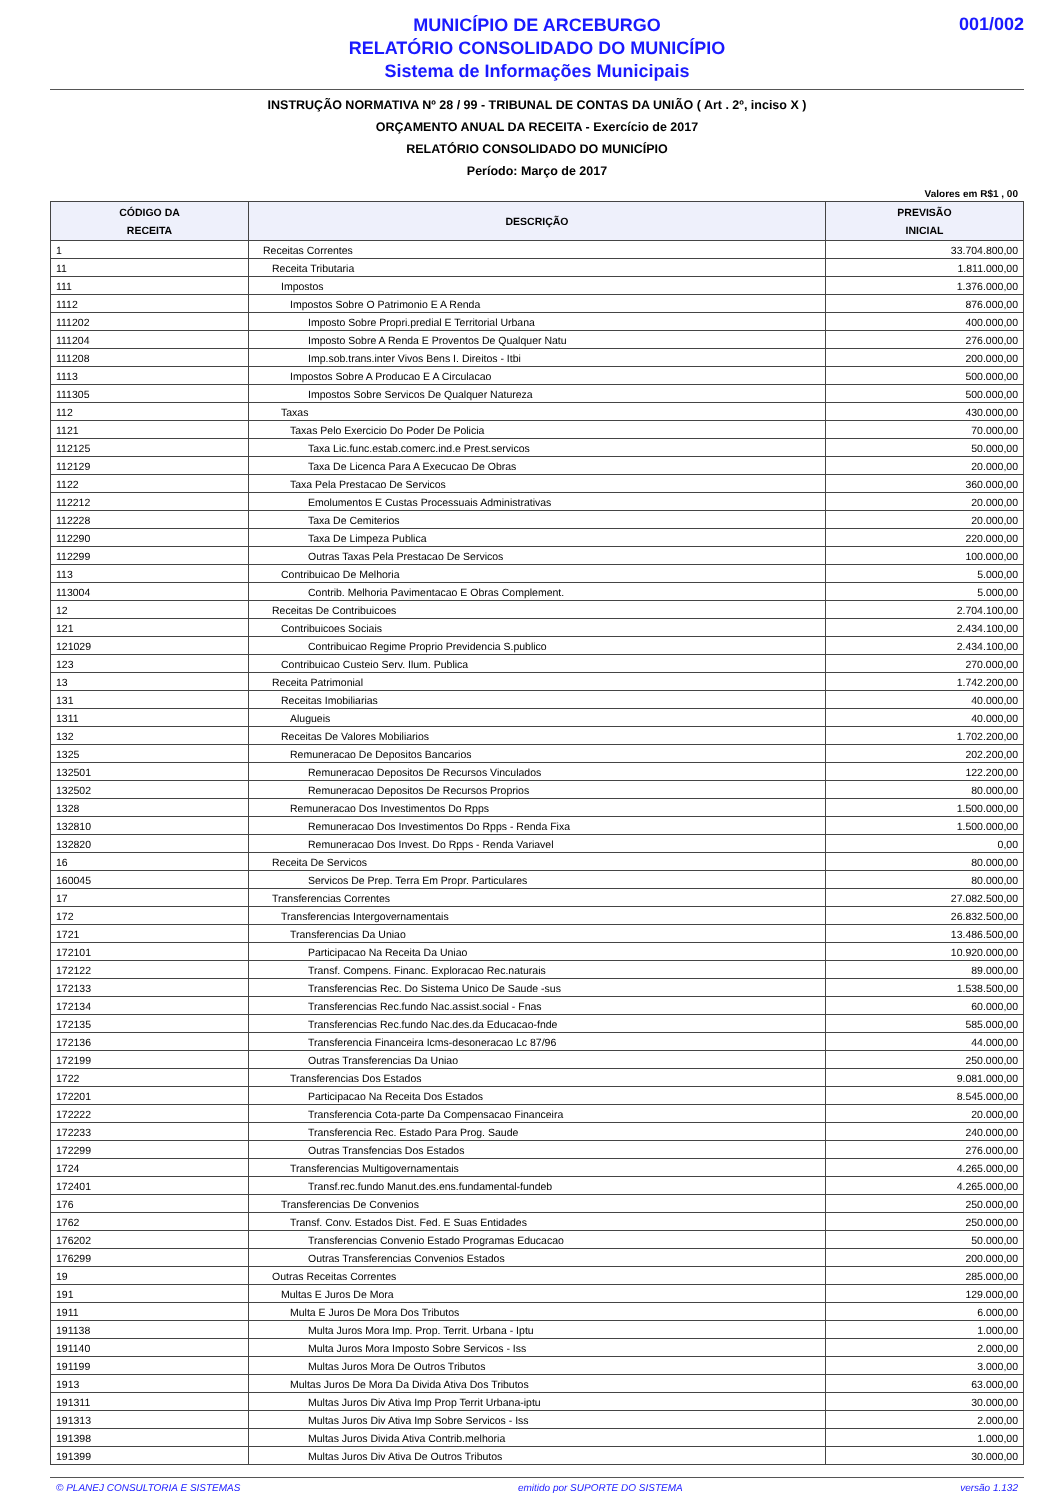001/002
MUNICÍPIO DE ARCEBURGO
RELATÓRIO CONSOLIDADO DO MUNICÍPIO
Sistema de Informações Municipais
INSTRUÇÃO NORMATIVA Nº 28 / 99 - TRIBUNAL DE CONTAS DA UNIÃO ( Art . 2º, inciso X )
ORÇAMENTO ANUAL DA RECEITA - Exercício de 2017
RELATÓRIO CONSOLIDADO DO MUNICÍPIO
Período: Março de 2017
Valores em R$1 , 00
| CÓDIGO DA RECEITA | DESCRIÇÃO | PREVISÃO INICIAL |
| --- | --- | --- |
| 1 | Receitas Correntes | 33.704.800,00 |
| 11 | Receita Tributaria | 1.811.000,00 |
| 111 | Impostos | 1.376.000,00 |
| 1112 | Impostos Sobre O Patrimonio E A Renda | 876.000,00 |
| 111202 | Imposto Sobre Propri.predial E Territorial Urbana | 400.000,00 |
| 111204 | Imposto Sobre A Renda E Proventos De Qualquer Natu | 276.000,00 |
| 111208 | Imp.sob.trans.inter Vivos Bens I. Direitos - Itbi | 200.000,00 |
| 1113 | Impostos Sobre A Producao E A Circulacao | 500.000,00 |
| 111305 | Impostos Sobre Servicos De Qualquer Natureza | 500.000,00 |
| 112 | Taxas | 430.000,00 |
| 1121 | Taxas Pelo Exercicio Do Poder De Policia | 70.000,00 |
| 112125 | Taxa Lic.func.estab.comerc.ind.e Prest.servicos | 50.000,00 |
| 112129 | Taxa De Licenca Para A Execucao De Obras | 20.000,00 |
| 1122 | Taxa Pela Prestacao De Servicos | 360.000,00 |
| 112212 | Emolumentos E Custas Processuais Administrativas | 20.000,00 |
| 112228 | Taxa De Cemiterios | 20.000,00 |
| 112290 | Taxa De Limpeza Publica | 220.000,00 |
| 112299 | Outras Taxas Pela Prestacao De Servicos | 100.000,00 |
| 113 | Contribuicao De Melhoria | 5.000,00 |
| 113004 | Contrib. Melhoria Pavimentacao E Obras Complement. | 5.000,00 |
| 12 | Receitas De Contribuicoes | 2.704.100,00 |
| 121 | Contribuicoes Sociais | 2.434.100,00 |
| 121029 | Contribuicao Regime Proprio Previdencia S.publico | 2.434.100,00 |
| 123 | Contribuicao Custeio Serv. Ilum. Publica | 270.000,00 |
| 13 | Receita Patrimonial | 1.742.200,00 |
| 131 | Receitas Imobiliarias | 40.000,00 |
| 1311 | Alugueis | 40.000,00 |
| 132 | Receitas De Valores Mobiliarios | 1.702.200,00 |
| 1325 | Remuneracao De Depositos Bancarios | 202.200,00 |
| 132501 | Remuneracao Depositos De Recursos Vinculados | 122.200,00 |
| 132502 | Remuneracao Depositos De Recursos Proprios | 80.000,00 |
| 1328 | Remuneracao Dos Investimentos Do Rpps | 1.500.000,00 |
| 132810 | Remuneracao Dos Investimentos Do Rpps - Renda Fixa | 1.500.000,00 |
| 132820 | Remuneracao Dos Invest. Do Rpps - Renda Variavel | 0,00 |
| 16 | Receita De Servicos | 80.000,00 |
| 160045 | Servicos De Prep. Terra Em Propr. Particulares | 80.000,00 |
| 17 | Transferencias Correntes | 27.082.500,00 |
| 172 | Transferencias Intergovernamentais | 26.832.500,00 |
| 1721 | Transferencias Da Uniao | 13.486.500,00 |
| 172101 | Participacao Na Receita Da Uniao | 10.920.000,00 |
| 172122 | Transf. Compens. Financ. Exploracao Rec.naturais | 89.000,00 |
| 172133 | Transferencias Rec. Do Sistema Unico De Saude -sus | 1.538.500,00 |
| 172134 | Transferencias Rec.fundo Nac.assist.social - Fnas | 60.000,00 |
| 172135 | Transferencias Rec.fundo Nac.des.da Educacao-fnde | 585.000,00 |
| 172136 | Transferencia Financeira Icms-desoneracao Lc 87/96 | 44.000,00 |
| 172199 | Outras Transferencias Da Uniao | 250.000,00 |
| 1722 | Transferencias Dos Estados | 9.081.000,00 |
| 172201 | Participacao Na Receita Dos Estados | 8.545.000,00 |
| 172222 | Transferencia Cota-parte Da Compensacao Financeira | 20.000,00 |
| 172233 | Transferencia Rec. Estado Para Prog. Saude | 240.000,00 |
| 172299 | Outras Transfencias Dos Estados | 276.000,00 |
| 1724 | Transferencias Multigovernamentais | 4.265.000,00 |
| 172401 | Transf.rec.fundo Manut.des.ens.fundamental-fundeb | 4.265.000,00 |
| 176 | Transferencias De Convenios | 250.000,00 |
| 1762 | Transf. Conv. Estados Dist. Fed. E Suas Entidades | 250.000,00 |
| 176202 | Transferencias Convenio Estado Programas Educacao | 50.000,00 |
| 176299 | Outras Transferencias Convenios Estados | 200.000,00 |
| 19 | Outras Receitas Correntes | 285.000,00 |
| 191 | Multas E Juros De Mora | 129.000,00 |
| 1911 | Multa E Juros De Mora Dos Tributos | 6.000,00 |
| 191138 | Multa Juros Mora Imp. Prop. Territ. Urbana - Iptu | 1.000,00 |
| 191140 | Multa Juros Mora Imposto Sobre Servicos - Iss | 2.000,00 |
| 191199 | Multas Juros Mora De Outros Tributos | 3.000,00 |
| 1913 | Multas Juros De Mora Da Divida Ativa Dos Tributos | 63.000,00 |
| 191311 | Multas Juros Div Ativa Imp Prop Territ Urbana-iptu | 30.000,00 |
| 191313 | Multas Juros Div Ativa Imp Sobre Servicos - Iss | 2.000,00 |
| 191398 | Multas Juros Divida Ativa Contrib.melhoria | 1.000,00 |
| 191399 | Multas Juros Div Ativa De Outros Tributos | 30.000,00 |
© PLANEJ CONSULTORIA E SISTEMAS emitido por SUPORTE DO SISTEMA versão 1.132